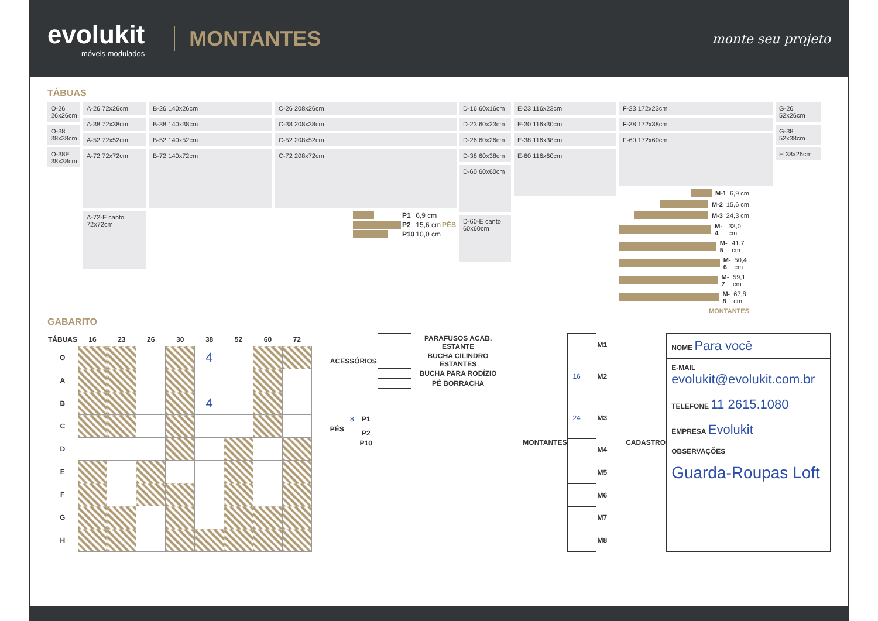evolukit
móveis modulados
MONTANTES
monte seu projeto
TÁBUAS
O-26 26x26cm
O-38 38x38cm
O-38E 38x38cm
A-26 72x26cm
A-38 72x38cm
A-52 72x52cm
A-72 72x72cm
A-72-E canto 72x72cm
B-26 140x26cm
B-38 140x38cm
B-52 140x52cm
B-72 140x72cm
C-26 208x26cm
C-38 208x38cm
C-52 208x52cm
C-72 208x72cm
| | P1 | 6,9 cm | PÉS |
| | P2 | 15,6 cm | |
| | P10 | 10,0 cm | |
D-16 60x16cm
D-23 60x23cm
D-26 60x26cm
D-38 60x38cm
D-60 60x60cm
D-60-E canto 60x60cm
E-23 116x23cm
E-30 116x30cm
E-38 116x38cm
E-60 116x60cm
F-23 172x23cm
F-38 172x38cm
F-60 172x60cm
M-1 6,9 cm
M-2 15,6 cm
M-3 24,3 cm
M-4 33,0 cm
M-5 41,7 cm
M-6 50,4 cm
M-7 59,1 cm
M-8 67,8 cm
MONTANTES
G-26 52x26cm
G-38 52x38cm
H 38x26cm
GABARITO
| TÁBUAS | 16 | 23 | 26 | 30 | 38 | 52 | 60 | 72 |
| --- | --- | --- | --- | --- | --- | --- | --- | --- |
| O | | | | | 4 | | | |
| A | | | | | | | | |
| B | | | | | 4 | | | |
| C | | | | | | | | |
| D | | | | | | | | |
| E | | | | | | | | |
| F | | | | | | | | |
| G | | | | | | | | |
| H | | | | | | | | |
| ACESSÓRIOS | | PARAFUSOS ACAB. ESTANTE |
| | | BUCHA CILINDRO ESTANTES |
| | | BUCHA PARA RODÍZIO |
| | | PÉ BORRACHA |
| PÉS | 8 | P1 |
| | | P2 |
| | | P10 |
| MONTANTES | | M1 |
| | 16 | M2 |
| | 24 | M3 |
| | | M4 |
| | | M5 |
| | | M6 |
| | | M7 |
| | | M8 |
| CADASTRO | NOME Para você |
| | E-MAIL evolukit@evolukit.com.br |
| | TELEFONE 11 2615.1080 |
| | EMPRESA Evolukit |
| | OBSERVAÇÕES Guarda-Roupas Loft |